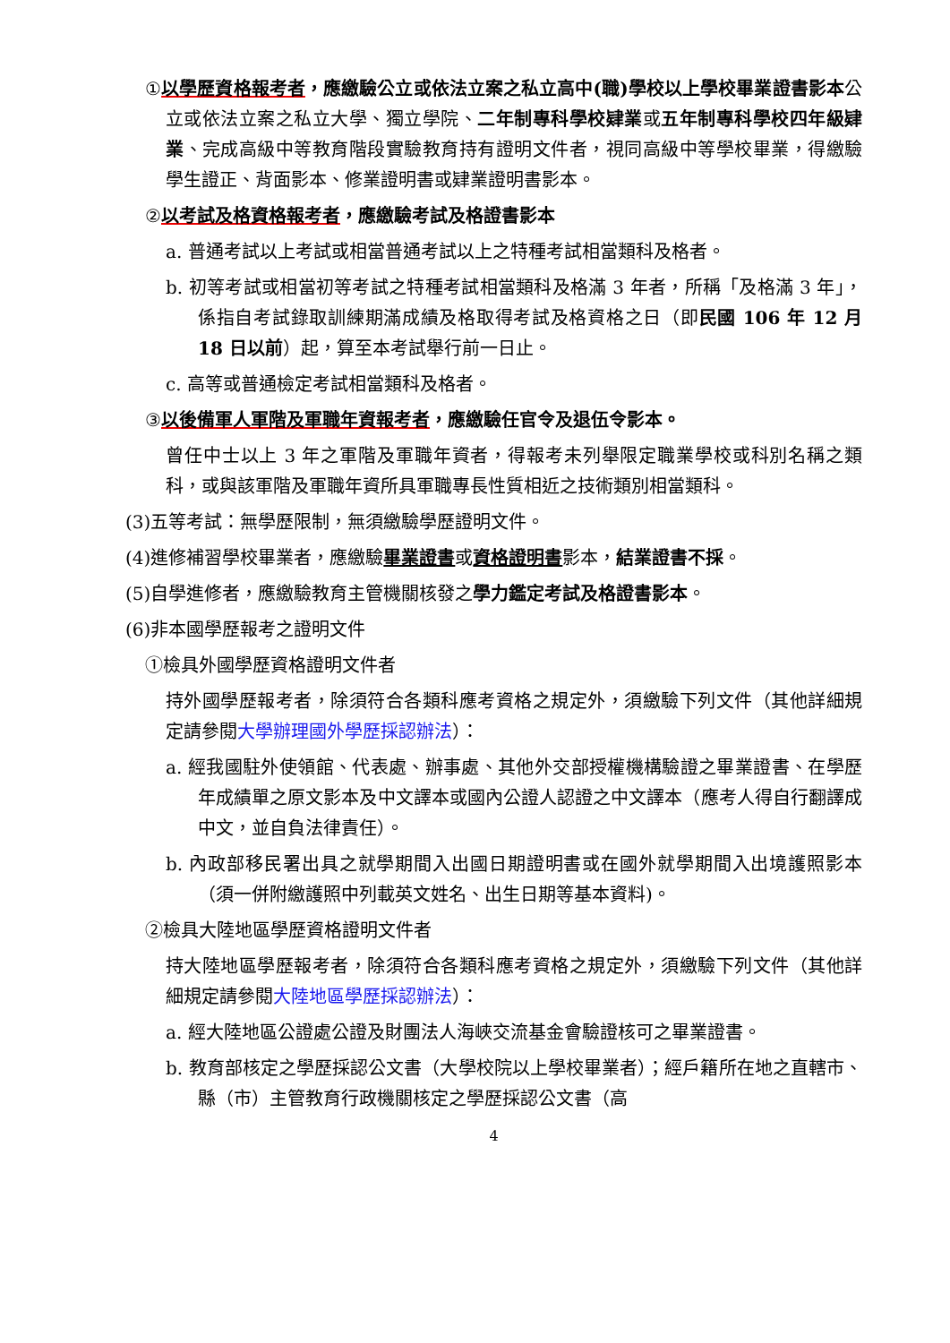①以學歷資格報考者，應繳驗公立或依法立案之私立高中(職)學校以上學校畢業證書影本公立或依法立案之私立大學、獨立學院、二年制專科學校肄業或五年制專科學校四年級肄業、完成高級中等教育階段實驗教育持有證明文件者，視同高級中等學校畢業，得繳驗學生證正、背面影本、修業證明書或肄業證明書影本。
②以考試及格資格報考者，應繳驗考試及格證書影本
a. 普通考試以上考試或相當普通考試以上之特種考試相當類科及格者。
b. 初等考試或相當初等考試之特種考試相當類科及格滿 3 年者，所稱「及格滿 3 年」，係指自考試錄取訓練期滿成績及格取得考試及格資格之日（即民國 106 年 12 月 18 日以前）起，算至本考試舉行前一日止。
c. 高等或普通檢定考試相當類科及格者。
③以後備軍人軍階及軍職年資報考者，應繳驗任官令及退伍令影本。
曾任中士以上 3 年之軍階及軍職年資者，得報考未列舉限定職業學校或科別名稱之類科，或與該軍階及軍職年資所具軍職專長性質相近之技術類別相當類科。
(3)五等考試：無學歷限制，無須繳驗學歷證明文件。
(4)進修補習學校畢業者，應繳驗畢業證書或資格證明書影本，結業證書不採。
(5)自學進修者，應繳驗教育主管機關核發之學力鑑定考試及格證書影本。
(6)非本國學歷報考之證明文件
①檢具外國學歷資格證明文件者
持外國學歷報考者，除須符合各類科應考資格之規定外，須繳驗下列文件（其他詳細規定請參閱大學辦理國外學歷採認辦法）：
a. 經我國駐外使領館、代表處、辦事處、其他外交部授權機構驗證之畢業證書、在學歷年成績單之原文影本及中文譯本或國內公證人認證之中文譯本（應考人得自行翻譯成中文，並自負法律責任）。
b. 內政部移民署出具之就學期間入出國日期證明書或在國外就學期間入出境護照影本（須一併附繳護照中列載英文姓名、出生日期等基本資料)。
②檢具大陸地區學歷資格證明文件者
持大陸地區學歷報考者，除須符合各類科應考資格之規定外，須繳驗下列文件（其他詳細規定請參閱大陸地區學歷採認辦法）：
a. 經大陸地區公證處公證及財團法人海峽交流基金會驗證核可之畢業證書。
b. 教育部核定之學歷採認公文書（大學校院以上學校畢業者）；經戶籍所在地之直轄市、縣（市）主管教育行政機關核定之學歷採認公文書（高
4